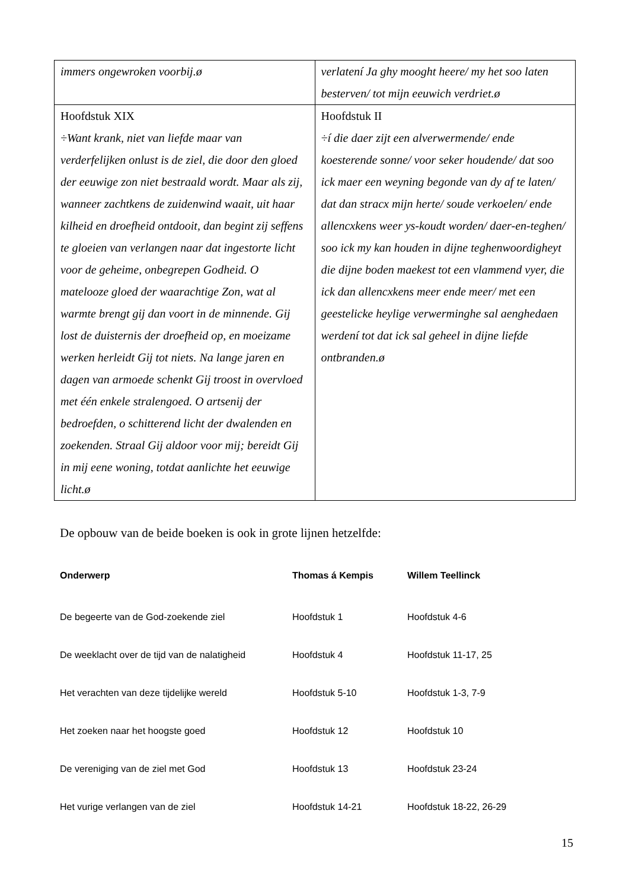| immers ongewroken voorbij.ø | verlatení Ja ghy mooght heere/ my het soo laten besterven/ tot mijn eeuwich verdriet.ø |
| Hoofdstuk XIX ÷Want krank, niet van liefde maar van verderfelijken onlust is de ziel, die door den gloed der eeuwige zon niet bestraald wordt. Maar als zij, wanneer zachtkens de zuidenwind waait, uit haar kilheid en droefheid ontdooit, dan begint zij seffens te gloeien van verlangen naar dat ingestorte licht voor de geheime, onbegrepen Godheid. O matelooze gloed der waarachtige Zon, wat al warmte brengt gij dan voort in de minnende. Gij lost de duisternis der droefheid op, en moeizame werken herleidt Gij tot niets. Na lange jaren en dagen van armoede schenkt Gij troost in overvloed met één enkele stralengoed. O artsenij der bedroefden, o schitterend licht der dwalenden en zoekenden. Straal Gij aldoor voor mij; bereidt Gij in mij eene woning, totdat aanlichte het eeuwige licht.ø | Hoofdstuk II ÷í die daer zijt een alverwermende/ ende koesterende sonne/ voor seker houdende/ dat soo ick maer een weyning begonde van dy af te laten/ dat dan stracx mijn herte/ soude verkoelen/ ende allencxkens weer ys-koudt worden/ daer-en-teghen/ soo ick my kan houden in dijne teghenwoordigheyt die dijne boden maekest tot een vlammend vyer, die ick dan allencxkens meer ende meer/ met een geestelicke heylige verwerminghe sal aenghedaen werdení tot dat ick sal geheel in dijne liefde ontbranden.ø |
De opbouw van de beide boeken is ook in grote lijnen hetzelfde:
| Onderwerp | Thomas á Kempis | Willem Teellinck |
| --- | --- | --- |
| De begeerte van de God-zoekende ziel | Hoofdstuk 1 | Hoofdstuk 4-6 |
| De weeklacht over de tijd van de nalatigheid | Hoofdstuk 4 | Hoofdstuk 11-17, 25 |
| Het verachten van deze tijdelijke wereld | Hoofdstuk 5-10 | Hoofdstuk 1-3, 7-9 |
| Het zoeken naar het hoogste goed | Hoofdstuk 12 | Hoofdstuk 10 |
| De vereniging van de ziel met God | Hoofdstuk 13 | Hoofdstuk 23-24 |
| Het vurige verlangen van de ziel | Hoofdstuk 14-21 | Hoofdstuk 18-22, 26-29 |
15